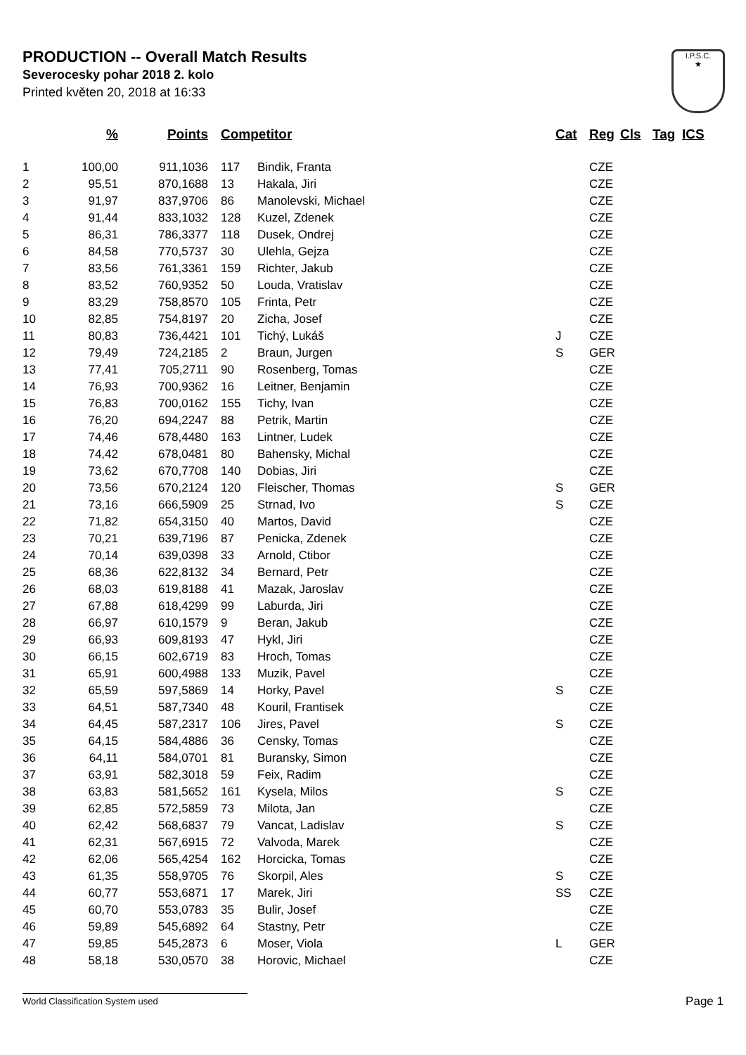PRODUCTION -- Overall Match Results
Severocesky pohar 2018 2. kolo
Printed květen 20, 2018 at 16:33
I.P.S.C.
★
| | % | Points | Competitor | | Cat | Reg | Cls | Tag | ICS |
| --- | --- | --- | --- | --- | --- | --- | --- | --- | --- |
| 1 | 100,00 | 911,1036 | 117 | Bindik, Franta | | CZE | | | |
| 2 | 95,51 | 870,1688 | 13 | Hakala, Jiri | | CZE | | | |
| 3 | 91,97 | 837,9706 | 86 | Manolevski, Michael | | CZE | | | |
| 4 | 91,44 | 833,1032 | 128 | Kuzel, Zdenek | | CZE | | | |
| 5 | 86,31 | 786,3377 | 118 | Dusek, Ondrej | | CZE | | | |
| 6 | 84,58 | 770,5737 | 30 | Ulehla, Gejza | | CZE | | | |
| 7 | 83,56 | 761,3361 | 159 | Richter, Jakub | | CZE | | | |
| 8 | 83,52 | 760,9352 | 50 | Louda, Vratislav | | CZE | | | |
| 9 | 83,29 | 758,8570 | 105 | Frinta, Petr | | CZE | | | |
| 10 | 82,85 | 754,8197 | 20 | Zicha, Josef | | CZE | | | |
| 11 | 80,83 | 736,4421 | 101 | Tichý, Lukáš | J | CZE | | | |
| 12 | 79,49 | 724,2185 | 2 | Braun, Jurgen | S | GER | | | |
| 13 | 77,41 | 705,2711 | 90 | Rosenberg, Tomas | | CZE | | | |
| 14 | 76,93 | 700,9362 | 16 | Leitner, Benjamin | | CZE | | | |
| 15 | 76,83 | 700,0162 | 155 | Tichy, Ivan | | CZE | | | |
| 16 | 76,20 | 694,2247 | 88 | Petrik, Martin | | CZE | | | |
| 17 | 74,46 | 678,4480 | 163 | Lintner, Ludek | | CZE | | | |
| 18 | 74,42 | 678,0481 | 80 | Bahensky, Michal | | CZE | | | |
| 19 | 73,62 | 670,7708 | 140 | Dobias, Jiri | | CZE | | | |
| 20 | 73,56 | 670,2124 | 120 | Fleischer, Thomas | S | GER | | | |
| 21 | 73,16 | 666,5909 | 25 | Strnad, Ivo | S | CZE | | | |
| 22 | 71,82 | 654,3150 | 40 | Martos, David | | CZE | | | |
| 23 | 70,21 | 639,7196 | 87 | Penicka, Zdenek | | CZE | | | |
| 24 | 70,14 | 639,0398 | 33 | Arnold, Ctibor | | CZE | | | |
| 25 | 68,36 | 622,8132 | 34 | Bernard, Petr | | CZE | | | |
| 26 | 68,03 | 619,8188 | 41 | Mazak, Jaroslav | | CZE | | | |
| 27 | 67,88 | 618,4299 | 99 | Laburda, Jiri | | CZE | | | |
| 28 | 66,97 | 610,1579 | 9 | Beran, Jakub | | CZE | | | |
| 29 | 66,93 | 609,8193 | 47 | Hykl, Jiri | | CZE | | | |
| 30 | 66,15 | 602,6719 | 83 | Hroch, Tomas | | CZE | | | |
| 31 | 65,91 | 600,4988 | 133 | Muzik, Pavel | | CZE | | | |
| 32 | 65,59 | 597,5869 | 14 | Horky, Pavel | S | CZE | | | |
| 33 | 64,51 | 587,7340 | 48 | Kouril, Frantisek | | CZE | | | |
| 34 | 64,45 | 587,2317 | 106 | Jires, Pavel | S | CZE | | | |
| 35 | 64,15 | 584,4886 | 36 | Censky, Tomas | | CZE | | | |
| 36 | 64,11 | 584,0701 | 81 | Buransky, Simon | | CZE | | | |
| 37 | 63,91 | 582,3018 | 59 | Feix, Radim | | CZE | | | |
| 38 | 63,83 | 581,5652 | 161 | Kysela, Milos | S | CZE | | | |
| 39 | 62,85 | 572,5859 | 73 | Milota, Jan | | CZE | | | |
| 40 | 62,42 | 568,6837 | 79 | Vancat, Ladislav | S | CZE | | | |
| 41 | 62,31 | 567,6915 | 72 | Valvoda, Marek | | CZE | | | |
| 42 | 62,06 | 565,4254 | 162 | Horcicka, Tomas | | CZE | | | |
| 43 | 61,35 | 558,9705 | 76 | Skorpil, Ales | S | CZE | | | |
| 44 | 60,77 | 553,6871 | 17 | Marek, Jiri | SS | CZE | | | |
| 45 | 60,70 | 553,0783 | 35 | Bulir, Josef | | CZE | | | |
| 46 | 59,89 | 545,6892 | 64 | Stastny, Petr | | CZE | | | |
| 47 | 59,85 | 545,2873 | 6 | Moser, Viola | L | GER | | | |
| 48 | 58,18 | 530,0570 | 38 | Horovic, Michael | | CZE | | | |
World Classification System used Page 1